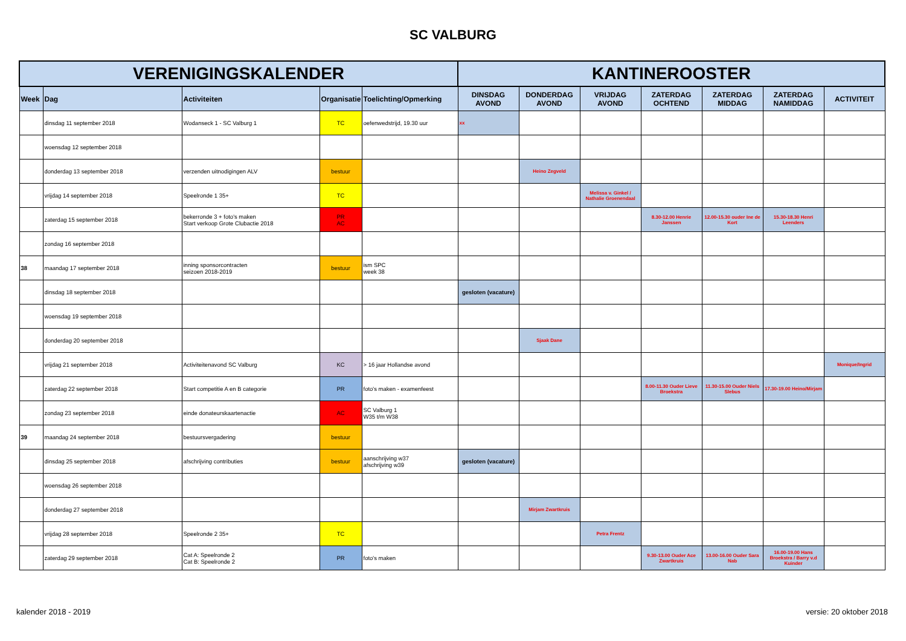SC VALBURG
| VERENIGINGSKALENDER | | | | | KANTINEROOSTER | | | | | | |
| --- | --- | --- | --- | --- | --- | --- | --- | --- | --- | --- | --- |
| Week | Dag | Activiteiten | Organisatie | Toelichting/Opmerking | DINSDAG AVOND | DONDERDAG AVOND | VRIJDAG AVOND | ZATERDAG OCHTEND | ZATERDAG MIDDAG | ZATERDAG NAMIDDAG | ACTIVITEIT |
| | dinsdag 11 september 2018 | Wodanseck 1 - SC Valburg 1 | TC | oefenwedstrijd, 19.30 uur | xx | | | | | | |
| | woensdag 12 september 2018 | | | | | | | | | | |
| | donderdag 13 september 2018 | verzenden uitnodigingen ALV | bestuur | | | Heino Zegveld | | | | | |
| | vrijdag 14 september 2018 | Speelronde 1 35+ | TC | | | | Melissa v. Ginkel / Nathalie Groenendaal | | | | |
| | zaterdag 15 september 2018 | bekerronde 3 + foto's maken Start verkoop Grote Clubactie 2018 | PR AC | | | | | 8.30-12.00 Henrie Janssen | 12.00-15.30 ouder Ine de Kort | 15.30-18.30 Henri Leenders | |
| | zondag 16 september 2018 | | | | | | | | | | |
| 38 | maandag 17 september 2018 | inning sponsorcontracten seizoen 2018-2019 | bestuur | ism SPC week 38 | | | | | | | |
| | dinsdag 18 september 2018 | | | | gesloten (vacature) | | | | | | |
| | woensdag 19 september 2018 | | | | | | | | | | |
| | donderdag 20 september 2018 | | | | | Sjaak Dane | | | | | |
| | vrijdag 21 september 2018 | Activiteitenavond SC Valburg | KC | > 16 jaar Hollandse avond | | | | | | | Monique/Ingrid |
| | zaterdag 22 september 2018 | Start competitie A en B categorie | PR | foto's maken - examenfeest | | | | 8.00-11.30 Ouder Lieve Broekstra | 11.30-15.00 Ouder Niels Slebus | 17.30-19.00 Heino/Mirjam | |
| | zondag 23 september 2018 | einde donateurskaartenactie | AC | SC Valburg 1 W35 t/m W38 | | | | | | | |
| 39 | maandag 24 september 2018 | bestuursvergadering | bestuur | | | | | | | | |
| | dinsdag 25 september 2018 | afschrijving contributies | bestuur | aanschrijving w37 afschrijving w39 | gesloten (vacature) | | | | | | |
| | woensdag 26 september 2018 | | | | | | | | | | |
| | donderdag 27 september 2018 | | | | | Mirjam Zwartkruis | | | | | |
| | vrijdag 28 september 2018 | Speelronde 2 35+ | TC | | | | Petra Frentz | | | | |
| | zaterdag 29 september 2018 | Cat A: Speelronde 2 Cat B: Speelronde 2 | PR | foto's maken | | | | 9.30-13.00 Ouder Ace Zwartkruis | 13.00-16.00 Ouder Sara Nab | 16.00-19.00 Hans Broekstra / Barry v.d Kuinder | |
kalender 2018 - 2019 versie: 20 oktober 2018